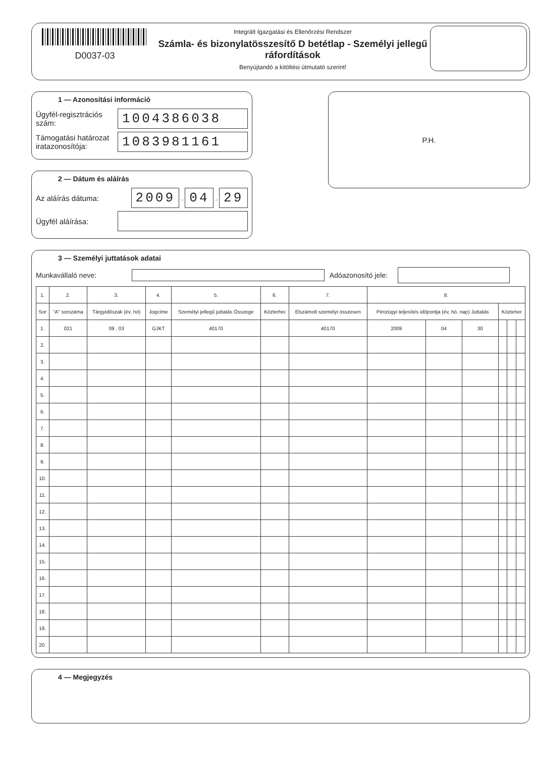D0037-03
Integrált Igazgatási és Ellenőrzési Rendszer
Számla- és bizonylatösszesítő D betétlap - Személyi jellegű ráfordítások
Benyújtandó a kitöltési útmutató szerint!
1 — Azonosítási információ
Ügyfél-regisztrációs szám:
1004386038
Támogatási határozat iratazonosítója:
1083981161
2 — Dátum és aláírás
Az aláírás dátuma:
2009
.
04
.
29
Ügyfél aláírása:
P.H.
3 — Személyi juttatások adatai
Munkavállaló neve:
Adóazonosító jele:
| 1. | 2. | 3. | 4. | 5. | 6. | 7. | 8. | | | | | |
| --- | --- | --- | --- | --- | --- | --- | --- | --- | --- | --- | --- | --- |
| Sor | "A" sorszáma | Tárgyidőszak (év, hó) | Jogcíme | Személyi jellegű juttatás Összege | Közterhei | Elszámolt személyi összesen | Pénzügyi teljesítés időpontja (év, hó, nap) Juttatás | | | Közteher | | |
| 1. | 021 | 09 . 03 | GJKT | 40170 | | 40170 | 2009 | 04 | 30 | | | |
| 2. | | | | | | | | | | | | |
| 3. | | | | | | | | | | | | |
| 4. | | | | | | | | | | | | |
| 5. | | | | | | | | | | | | |
| 6. | | | | | | | | | | | | |
| 7. | | | | | | | | | | | | |
| 8. | | | | | | | | | | | | |
| 9. | | | | | | | | | | | | |
| 10. | | | | | | | | | | | | |
| 11. | | | | | | | | | | | | |
| 12. | | | | | | | | | | | | |
| 13. | | | | | | | | | | | | |
| 14. | | | | | | | | | | | | |
| 15. | | | | | | | | | | | | |
| 16. | | | | | | | | | | | | |
| 17. | | | | | | | | | | | | |
| 18. | | | | | | | | | | | | |
| 19. | | | | | | | | | | | | |
| 20. | | | | | | | | | | | | |
4 — Megjegyzés